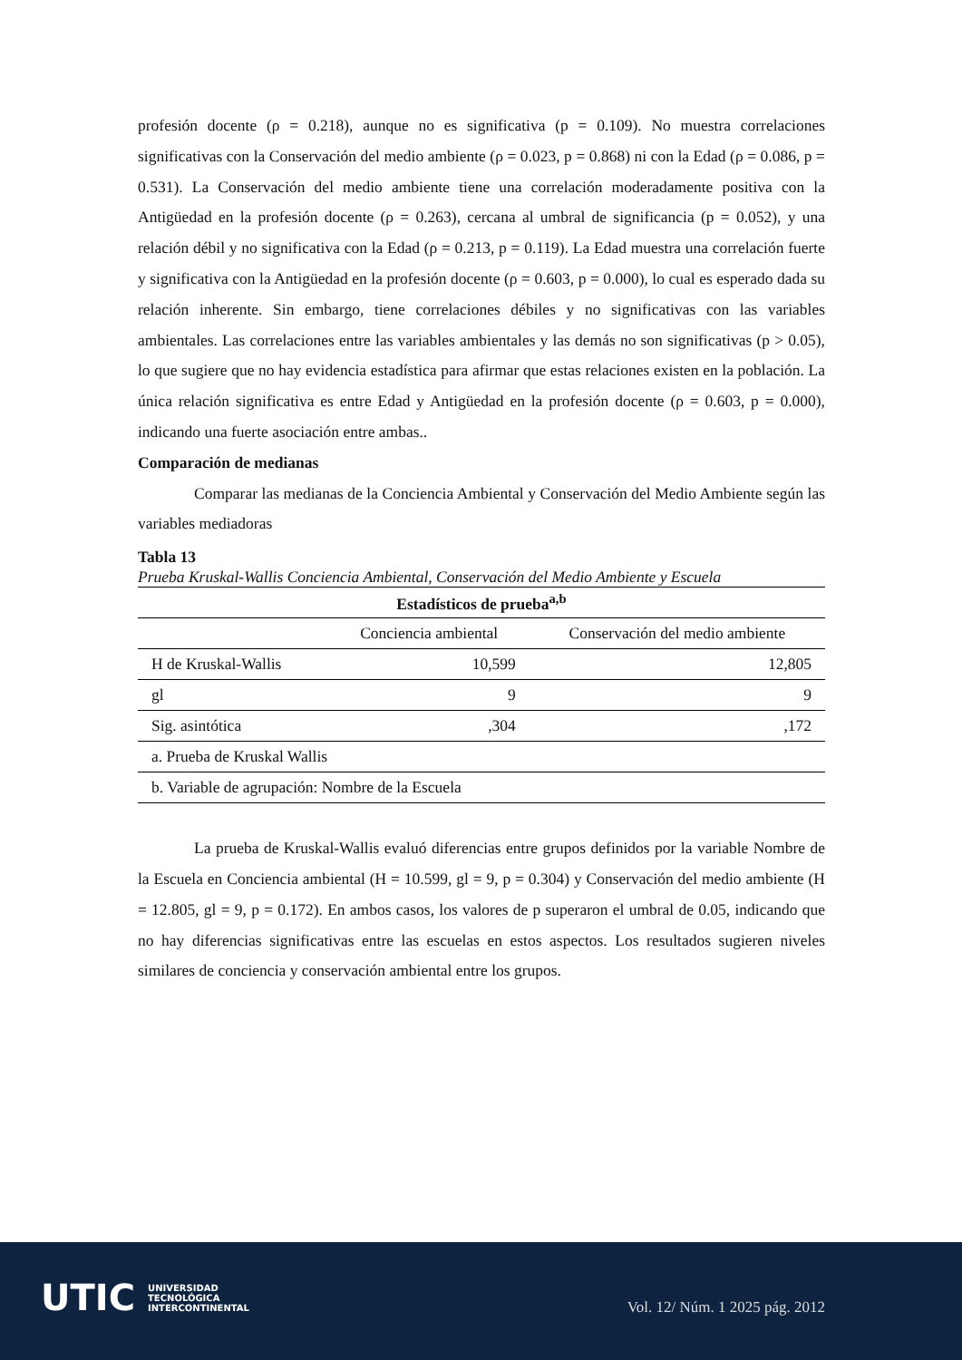profesión docente (ρ = 0.218), aunque no es significativa (p = 0.109). No muestra correlaciones significativas con la Conservación del medio ambiente (ρ = 0.023, p = 0.868) ni con la Edad (ρ = 0.086, p = 0.531). La Conservación del medio ambiente tiene una correlación moderadamente positiva con la Antigüedad en la profesión docente (ρ = 0.263), cercana al umbral de significancia (p = 0.052), y una relación débil y no significativa con la Edad (ρ = 0.213, p = 0.119). La Edad muestra una correlación fuerte y significativa con la Antigüedad en la profesión docente (ρ = 0.603, p = 0.000), lo cual es esperado dada su relación inherente. Sin embargo, tiene correlaciones débiles y no significativas con las variables ambientales. Las correlaciones entre las variables ambientales y las demás no son significativas (p > 0.05), lo que sugiere que no hay evidencia estadística para afirmar que estas relaciones existen en la población. La única relación significativa es entre Edad y Antigüedad en la profesión docente (ρ = 0.603, p = 0.000), indicando una fuerte asociación entre ambas..
Comparación de medianas
Comparar las medianas de la Conciencia Ambiental y Conservación del Medio Ambiente según las variables mediadoras
Tabla 13
Prueba Kruskal-Wallis Conciencia Ambiental, Conservación del Medio Ambiente y Escuela
| Estadísticos de prueba<sup>a,b</sup> | | |
| --- | --- | --- |
| | Conciencia ambiental | Conservación del medio ambiente |
| H de Kruskal-Wallis | 10,599 | 12,805 |
| gl | 9 | 9 |
| Sig. asintótica | ,304 | ,172 |
| a. Prueba de Kruskal Wallis | | |
| b. Variable de agrupación: Nombre de la Escuela | | |
La prueba de Kruskal-Wallis evaluó diferencias entre grupos definidos por la variable Nombre de la Escuela en Conciencia ambiental (H = 10.599, gl = 9, p = 0.304) y Conservación del medio ambiente (H = 12.805, gl = 9, p = 0.172). En ambos casos, los valores de p superaron el umbral de 0.05, indicando que no hay diferencias significativas entre las escuelas en estos aspectos. Los resultados sugieren niveles similares de conciencia y conservación ambiental entre los grupos.
UTIC UNIVERSIDAD
TECNOLÓGICA
INTERCONTINENTAL
Vol. 12/ Núm. 1 2025 pág. 2012